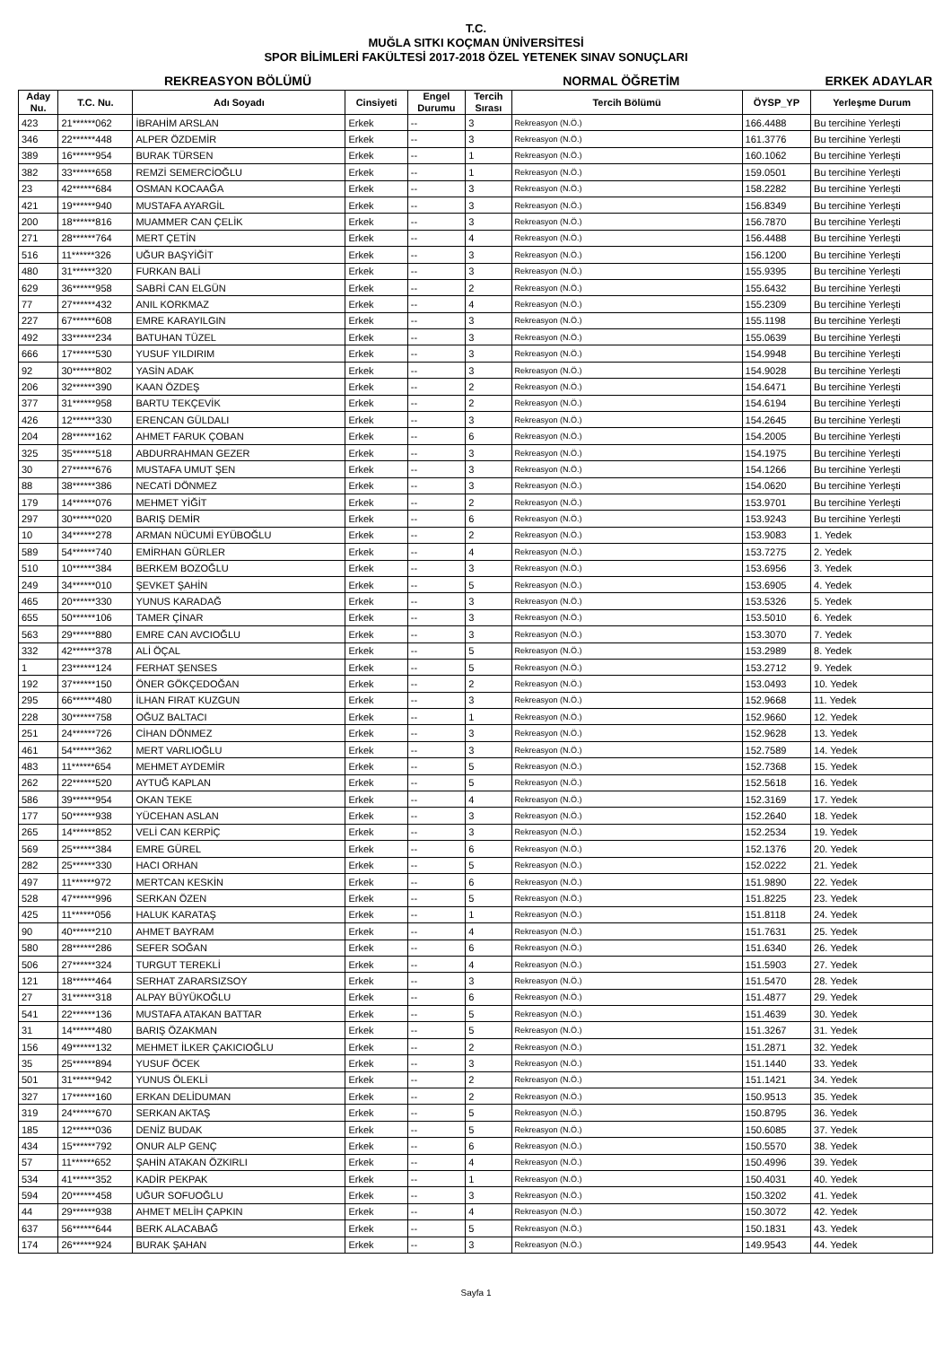T.C.
MUĞLA SITKI KOÇMAN ÜNİVERSİTESİ
SPOR BİLİMLERİ FAKÜLTESİ 2017-2018 ÖZEL YETENEK SINAV SONUÇLARI
REKREASYON BÖLÜMÜ NORMAL ÖĞRETİM ERKEK ADAYLAR
| Aday Nu. | T.C. Nu. | Adı Soyadı | Cinsiyeti | Engel Durumu | Tercih Sırası | Tercih Bölümü | ÖYSP_YP | Yerleşme Durum |
| --- | --- | --- | --- | --- | --- | --- | --- | --- |
| 423 | 21******062 | İBRAHİM ARSLAN | Erkek | -- | 3 | Rekreasyon (N.Ö.) | 166.4488 | Bu tercihine Yerleşti |
| 346 | 22******448 | ALPER ÖZDEMİR | Erkek | -- | 3 | Rekreasyon (N.Ö.) | 161.3776 | Bu tercihine Yerleşti |
| 389 | 16******954 | BURAK TÜRSEN | Erkek | -- | 1 | Rekreasyon (N.Ö.) | 160.1062 | Bu tercihine Yerleşti |
| 382 | 33******658 | REMZİ SEMERCİOĞLU | Erkek | -- | 1 | Rekreasyon (N.Ö.) | 159.0501 | Bu tercihine Yerleşti |
| 23 | 42******684 | OSMAN KOCAAĞA | Erkek | -- | 3 | Rekreasyon (N.Ö.) | 158.2282 | Bu tercihine Yerleşti |
| 421 | 19******940 | MUSTAFA AYARGİL | Erkek | -- | 3 | Rekreasyon (N.Ö.) | 156.8349 | Bu tercihine Yerleşti |
| 200 | 18******816 | MUAMMER CAN ÇELİK | Erkek | -- | 3 | Rekreasyon (N.Ö.) | 156.7870 | Bu tercihine Yerleşti |
| 271 | 28******764 | MERT ÇETİN | Erkek | -- | 4 | Rekreasyon (N.Ö.) | 156.4488 | Bu tercihine Yerleşti |
| 516 | 11******326 | UĞUR BAŞYİĞİT | Erkek | -- | 3 | Rekreasyon (N.Ö.) | 156.1200 | Bu tercihine Yerleşti |
| 480 | 31******320 | FURKAN BALİ | Erkek | -- | 3 | Rekreasyon (N.Ö.) | 155.9395 | Bu tercihine Yerleşti |
| 629 | 36******958 | SABRİ CAN ELGÜN | Erkek | -- | 2 | Rekreasyon (N.Ö.) | 155.6432 | Bu tercihine Yerleşti |
| 77 | 27******432 | ANIL KORKMAZ | Erkek | -- | 4 | Rekreasyon (N.Ö.) | 155.2309 | Bu tercihine Yerleşti |
| 227 | 67******608 | EMRE KARAYILGIN | Erkek | -- | 3 | Rekreasyon (N.Ö.) | 155.1198 | Bu tercihine Yerleşti |
| 492 | 33******234 | BATUHAN TÜZEL | Erkek | -- | 3 | Rekreasyon (N.Ö.) | 155.0639 | Bu tercihine Yerleşti |
| 666 | 17******530 | YUSUF YILDIRIM | Erkek | -- | 3 | Rekreasyon (N.Ö.) | 154.9948 | Bu tercihine Yerleşti |
| 92 | 30******802 | YASİN ADAK | Erkek | -- | 3 | Rekreasyon (N.Ö.) | 154.9028 | Bu tercihine Yerleşti |
| 206 | 32******390 | KAAN ÖZDEŞ | Erkek | -- | 2 | Rekreasyon (N.Ö.) | 154.6471 | Bu tercihine Yerleşti |
| 377 | 31******958 | BARTU TEKÇEVİK | Erkek | -- | 2 | Rekreasyon (N.Ö.) | 154.6194 | Bu tercihine Yerleşti |
| 426 | 12******330 | ERENCAN GÜLDALI | Erkek | -- | 3 | Rekreasyon (N.Ö.) | 154.2645 | Bu tercihine Yerleşti |
| 204 | 28******162 | AHMET FARUK ÇOBAN | Erkek | -- | 6 | Rekreasyon (N.Ö.) | 154.2005 | Bu tercihine Yerleşti |
| 325 | 35******518 | ABDURRAHMAN GEZER | Erkek | -- | 3 | Rekreasyon (N.Ö.) | 154.1975 | Bu tercihine Yerleşti |
| 30 | 27******676 | MUSTAFA UMUT ŞEN | Erkek | -- | 3 | Rekreasyon (N.Ö.) | 154.1266 | Bu tercihine Yerleşti |
| 88 | 38******386 | NECATİ DÖNMEZ | Erkek | -- | 3 | Rekreasyon (N.Ö.) | 154.0620 | Bu tercihine Yerleşti |
| 179 | 14******076 | MEHMET YİĞİT | Erkek | -- | 2 | Rekreasyon (N.Ö.) | 153.9701 | Bu tercihine Yerleşti |
| 297 | 30******020 | BARIŞ DEMİR | Erkek | -- | 6 | Rekreasyon (N.Ö.) | 153.9243 | Bu tercihine Yerleşti |
| 10 | 34******278 | ARMAN NÜCUMİ EYÜBOĞLU | Erkek | -- | 2 | Rekreasyon (N.Ö.) | 153.9083 | 1. Yedek |
| 589 | 54******740 | EMİRHAN GÜRLER | Erkek | -- | 4 | Rekreasyon (N.Ö.) | 153.7275 | 2. Yedek |
| 510 | 10******384 | BERKEM BOZOĞLU | Erkek | -- | 3 | Rekreasyon (N.Ö.) | 153.6956 | 3. Yedek |
| 249 | 34******010 | ŞEVKET ŞAHİN | Erkek | -- | 5 | Rekreasyon (N.Ö.) | 153.6905 | 4. Yedek |
| 465 | 20******330 | YUNUS KARADAĞ | Erkek | -- | 3 | Rekreasyon (N.Ö.) | 153.5326 | 5. Yedek |
| 655 | 50******106 | TAMER ÇİNAR | Erkek | -- | 3 | Rekreasyon (N.Ö.) | 153.5010 | 6. Yedek |
| 563 | 29******880 | EMRE CAN AVCIOĞLU | Erkek | -- | 3 | Rekreasyon (N.Ö.) | 153.3070 | 7. Yedek |
| 332 | 42******378 | ALİ ÖÇAL | Erkek | -- | 5 | Rekreasyon (N.Ö.) | 153.2989 | 8. Yedek |
| 1 | 23******124 | FERHAT ŞENSES | Erkek | -- | 5 | Rekreasyon (N.Ö.) | 153.2712 | 9. Yedek |
| 192 | 37******150 | ÖNER GÖKÇEDOĞAN | Erkek | -- | 2 | Rekreasyon (N.Ö.) | 153.0493 | 10. Yedek |
| 295 | 66******480 | İLHAN FIRAT KUZGUN | Erkek | -- | 3 | Rekreasyon (N.Ö.) | 152.9668 | 11. Yedek |
| 228 | 30******758 | OĞUZ BALTACI | Erkek | -- | 1 | Rekreasyon (N.Ö.) | 152.9660 | 12. Yedek |
| 251 | 24******726 | CİHAN DÖNMEZ | Erkek | -- | 3 | Rekreasyon (N.Ö.) | 152.9628 | 13. Yedek |
| 461 | 54******362 | MERT VARLIOĞLU | Erkek | -- | 3 | Rekreasyon (N.Ö.) | 152.7589 | 14. Yedek |
| 483 | 11******654 | MEHMET AYDEMİR | Erkek | -- | 5 | Rekreasyon (N.Ö.) | 152.7368 | 15. Yedek |
| 262 | 22******520 | AYTUĞ KAPLAN | Erkek | -- | 5 | Rekreasyon (N.Ö.) | 152.5618 | 16. Yedek |
| 586 | 39******954 | OKAN TEKE | Erkek | -- | 4 | Rekreasyon (N.Ö.) | 152.3169 | 17. Yedek |
| 177 | 50******938 | YÜCEHAN ASLAN | Erkek | -- | 3 | Rekreasyon (N.Ö.) | 152.2640 | 18. Yedek |
| 265 | 14******852 | VELİ CAN KERPİÇ | Erkek | -- | 3 | Rekreasyon (N.Ö.) | 152.2534 | 19. Yedek |
| 569 | 25******384 | EMRE GÜREL | Erkek | -- | 6 | Rekreasyon (N.Ö.) | 152.1376 | 20. Yedek |
| 282 | 25******330 | HACI ORHAN | Erkek | -- | 5 | Rekreasyon (N.Ö.) | 152.0222 | 21. Yedek |
| 497 | 11******972 | MERTCAN KESKİN | Erkek | -- | 6 | Rekreasyon (N.Ö.) | 151.9890 | 22. Yedek |
| 528 | 47******996 | SERKAN ÖZEN | Erkek | -- | 5 | Rekreasyon (N.Ö.) | 151.8225 | 23. Yedek |
| 425 | 11******056 | HALUK KARATAŞ | Erkek | -- | 1 | Rekreasyon (N.Ö.) | 151.8118 | 24. Yedek |
| 90 | 40******210 | AHMET BAYRAM | Erkek | -- | 4 | Rekreasyon (N.Ö.) | 151.7631 | 25. Yedek |
| 580 | 28******286 | SEFER SOĞAN | Erkek | -- | 6 | Rekreasyon (N.Ö.) | 151.6340 | 26. Yedek |
| 506 | 27******324 | TURGUT TEREKLİ | Erkek | -- | 4 | Rekreasyon (N.Ö.) | 151.5903 | 27. Yedek |
| 121 | 18******464 | SERHAT ZARARSIZSOY | Erkek | -- | 3 | Rekreasyon (N.Ö.) | 151.5470 | 28. Yedek |
| 27 | 31******318 | ALPAY BÜYÜKOĞLU | Erkek | -- | 6 | Rekreasyon (N.Ö.) | 151.4877 | 29. Yedek |
| 541 | 22******136 | MUSTAFA ATAKAN BATTAR | Erkek | -- | 5 | Rekreasyon (N.Ö.) | 151.4639 | 30. Yedek |
| 31 | 14******480 | BARIŞ ÖZAKMAN | Erkek | -- | 5 | Rekreasyon (N.Ö.) | 151.3267 | 31. Yedek |
| 156 | 49******132 | MEHMET İLKER ÇAKICIOĞLU | Erkek | -- | 2 | Rekreasyon (N.Ö.) | 151.2871 | 32. Yedek |
| 35 | 25******894 | YUSUF ÖCEK | Erkek | -- | 3 | Rekreasyon (N.Ö.) | 151.1440 | 33. Yedek |
| 501 | 31******942 | YUNUS ÖLEKLİ | Erkek | -- | 2 | Rekreasyon (N.Ö.) | 151.1421 | 34. Yedek |
| 327 | 17******160 | ERKAN DELİDUMAN | Erkek | -- | 2 | Rekreasyon (N.Ö.) | 150.9513 | 35. Yedek |
| 319 | 24******670 | SERKAN AKTAŞ | Erkek | -- | 5 | Rekreasyon (N.Ö.) | 150.8795 | 36. Yedek |
| 185 | 12******036 | DENİZ BUDAK | Erkek | -- | 5 | Rekreasyon (N.Ö.) | 150.6085 | 37. Yedek |
| 434 | 15******792 | ONUR ALP GENÇ | Erkek | -- | 6 | Rekreasyon (N.Ö.) | 150.5570 | 38. Yedek |
| 57 | 11******652 | ŞAHİN ATAKAN ÖZKIRLI | Erkek | -- | 4 | Rekreasyon (N.Ö.) | 150.4996 | 39. Yedek |
| 534 | 41******352 | KADİR PEKPAK | Erkek | -- | 1 | Rekreasyon (N.Ö.) | 150.4031 | 40. Yedek |
| 594 | 20******458 | UĞUR SOFUOĞLU | Erkek | -- | 3 | Rekreasyon (N.Ö.) | 150.3202 | 41. Yedek |
| 44 | 29******938 | AHMET MELİH ÇAPKIN | Erkek | -- | 4 | Rekreasyon (N.Ö.) | 150.3072 | 42. Yedek |
| 637 | 56******644 | BERK ALACABAĞ | Erkek | -- | 5 | Rekreasyon (N.Ö.) | 150.1831 | 43. Yedek |
| 174 | 26******924 | BURAK ŞAHAN | Erkek | -- | 3 | Rekreasyon (N.Ö.) | 149.9543 | 44. Yedek |
Sayfa 1